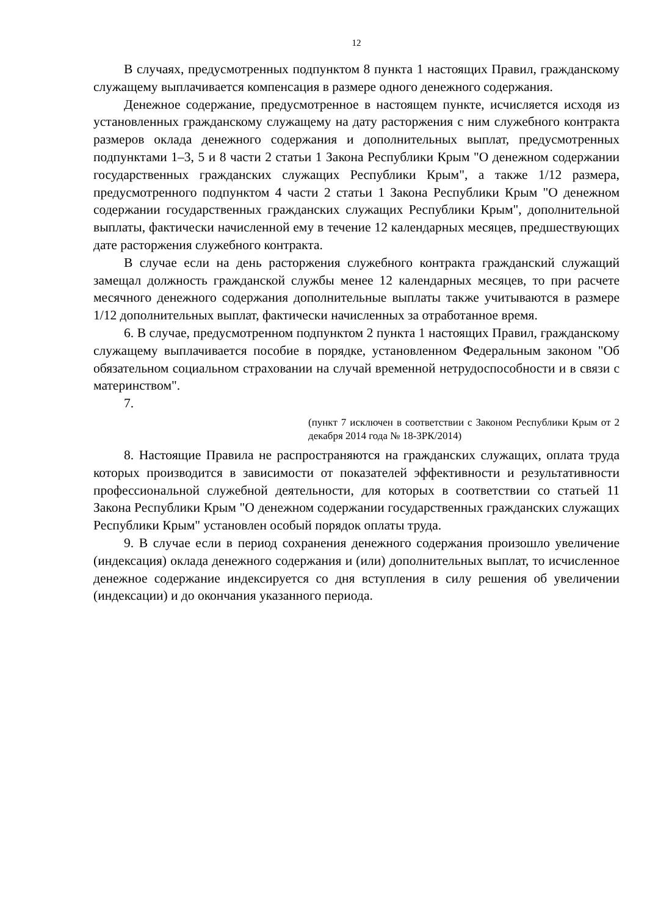12
В случаях, предусмотренных подпунктом 8 пункта 1 настоящих Правил, гражданскому служащему выплачивается компенсация в размере одного денежного содержания.
Денежное содержание, предусмотренное в настоящем пункте, исчисляется исходя из установленных гражданскому служащему на дату расторжения с ним служебного контракта размеров оклада денежного содержания и дополнительных выплат, предусмотренных подпунктами 1–3, 5 и 8 части 2 статьи 1 Закона Республики Крым "О денежном содержании государственных гражданских служащих Республики Крым", а также 1/12 размера, предусмотренного подпунктом 4 части 2 статьи 1 Закона Республики Крым "О денежном содержании государственных гражданских служащих Республики Крым", дополнительной выплаты, фактически начисленной ему в течение 12 календарных месяцев, предшествующих дате расторжения служебного контракта.
В случае если на день расторжения служебного контракта гражданский служащий замещал должность гражданской службы менее 12 календарных месяцев, то при расчете месячного денежного содержания дополнительные выплаты также учитываются в размере 1/12 дополнительных выплат, фактически начисленных за отработанное время.
6. В случае, предусмотренном подпунктом 2 пункта 1 настоящих Правил, гражданскому служащему выплачивается пособие в порядке, установленном Федеральным законом "Об обязательном социальном страховании на случай временной нетрудоспособности и в связи с материнством".
7.
(пункт 7 исключен в соответствии с Законом Республики Крым от 2 декабря 2014 года № 18-ЗРК/2014)
8. Настоящие Правила не распространяются на гражданских служащих, оплата труда которых производится в зависимости от показателей эффективности и результативности профессиональной служебной деятельности, для которых в соответствии со статьей 11 Закона Республики Крым "О денежном содержании государственных гражданских служащих Республики Крым" установлен особый порядок оплаты труда.
9. В случае если в период сохранения денежного содержания произошло увеличение (индексация) оклада денежного содержания и (или) дополнительных выплат, то исчисленное денежное содержание индексируется со дня вступления в силу решения об увеличении (индексации) и до окончания указанного периода.